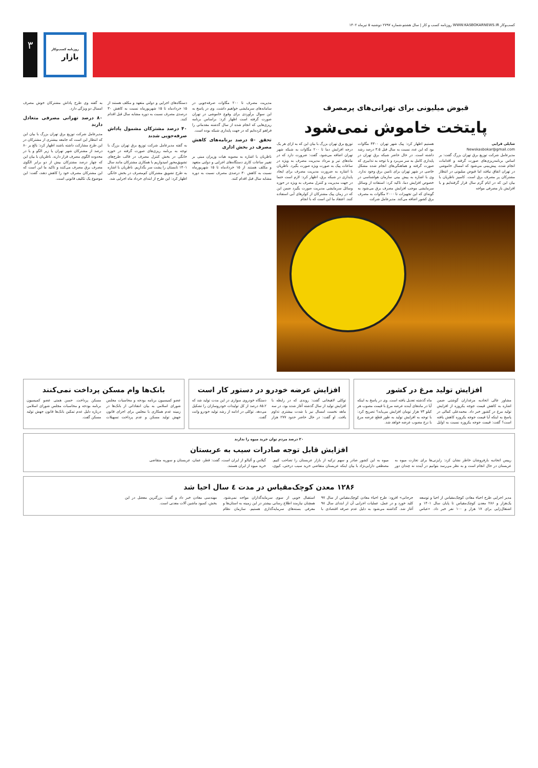کسب‌وکار WWW.KASBOKARNEWS.IR روزنامه کسب و کار | سال هشتم،شماره ۲۷۹۷ دوشنبه ۵ تیرماه ۱۴۰۲
روزنامه کسب‌وکار
بازار
۳
قبوض میلیونی برای تهرانی‌های پرمصرف
پایتخت خاموش نمی‌شود
شایلی قرایی
Newskasbokar@gmail.com
مدیرعامل شرکت توزیع برق تهران بزرگ گفت: بر اساس برنامه‌ریزی‌های صورت گرفته و اقدامات انجام شده، پیش‌بینی می‌شود که امسال خاموشی در تهران اتفاق نیافتد اما قبوض میلیونی در انتظار مشترکان پر مصرف برق است. کامبیز ناظریان با بیان این که در ایام گرم سال قرار گرفته‌ایم و با افزایش بار مصرفی مواجه
هستیم اظهار کرد: پیک شهر تهران ۴۳۰۰ مگاوات بود که این عدد نسبت به سال قبل ۳.۵ درصد رشد داشته است. در حال حاضر شبکه برق تهران در پایداری کامل به سر می‌برد و با توجه به تدابیری که صورت گرفته و هماهنگی‌های انجام شده مشکل خاصی در شهر تهران برای تامین برق وجود ندارد. وی با اشاره به پیش بینی سازمان هواشناسی در خصوص افزایش دما، تاکید کرد: استفاده از وسائل سرمایشی موجب افزایش مصرف برق می‌شود به گونه‌ای که این تجهیزات تا ۲۰۰۰ مگاوات به مصرف برق کشور اضافه می‌کند. مدیرعامل شرکت
توزیع برق تهران بزرگ با بیان این که به ازای هر یک درجه افزایش دما تا ۲۰۰ مگاوات به شبکه شهر تهران اضافه می‌شود، گفت: ضرورت دارد که در ماه‌های تیر و مرداد مدیریت مصرف به ویژه در ساعات پیک به صورت ویژه صورت بگیرد. ناظریان با اشاره به ضرورت مدیریت مصرف برای ایجاد پایداری در شبکه برق، اظهار کرد: لازم است حتما در جهت مدیریت و کنترل مصرف به ویژه در حوزه وسائل سرمایشی مدیریت صورت بگیرد ضمن این که در زمان پیک مشترکان از کولرهای آبی استفاده کنند. اعتقاد ما این است که با انجام
مدیریت مصرف تا ۲۰۰ مگاوات صرفه‌جویی در سامانه‌های سرمایشی خواهیم داشت. وی در پاسخ به این سوال برآوردی برای وقوع خاموشی در تهران صورت گرفته است اظهار کرد: براساس برنامه ریزی‌هایی که انجام شده از سال گذشته مقدماتی را فراهم کرده‌ایم که در جهت پایداری شبکه بوده است.
تحقق ۵۰ درصد برنامه‌های کاهش مصرف در بخش اداری
ناظریان با اشاره به مصوبه هیات وزیران مبنی بر تغییر ساعات کاری دستگاه‌های اجرایی و دولتی متعهد و مکلف هستند از ۱۵ خردادماه تا ۱۵ شهریورماه نسبت به کاهش ۳۰ درصدی مصرف نسبت به دوره مشابه سال قبل اقدام کنند.
دستگاه‌های اجرایی و دولتی متعهد و مکلف هستند از ۱۵ خردادماه تا ۱۵ شهریورماه نسبت به کاهش ۳۰ درصدی مصرف نسبت به دوره مشابه سال قبل اقدام کنند.
۴۰ درصد مشترکان مشمول پاداش صرفه‌جویی شدند
به گفته مدیرعامل شرکت توزیع برق تهران بزرگ با توجه به برنامه ریزی‌های صورت گرفته در حوزه خانگی در بخش کنترل مصرف در قالب طرح‌های تشویق‌محور امیدواریم با همکاری مشترکان مانند سال ۱۴۰۱ تابستان را پشت سر بگذاریم. ناظریان با اشاره به طرح تشویق مشترکان کم‌مصرف در بخش خانگی اظهار کرد: این طرح از ابتدای خرداد ماه اجرایی شد.
به گفته وی طرح پاداش مشترکان خوش مصرف امسال دو ویژگی دارد.
۸۰ درصد تهرانی مصرفی متعادل دارند
مدیرعامل شرکت توزیع برق تهران بزرگ با بیان این که انتظار این است که جامعه بیشتری از مشترکان در این طرح مشارکت داشته باشند اظهار کرد: بالغ بر ۸۰ درصد از مشترکان شهر تهران یا زیر الگو و یا در محدوده الگوی مصرف قرار دارند. ناظریان با بیان این که چهار درصد مشترکان بیش از دو برابر الگوی مصرف برق مصرف می‌کنند و تاکید ما این است که این مشترکان مصرف خود را کاهش دهند، گفت: این موضوع یک تکلیف قانونی است.
افزایش تولید مرغ در کشور
مشاور عالی اتحادیه مرغداران گوشتی ضمن اشاره به کاهش قیمت جوجه یکروزه از افزایش تولید مرغ در کشور خبر داد. محمدعلی کمالی در پاسخ به اینکه آیا قیمت جوجه یکروزه کاهش یافته است؟ گفت: قیمت جوجه یکروزه نسبت به اوایل ماه گذشته تعدیل یافته است. وی در پاسخ به اینکه آیا در ماه‌های آینده عرضه مرغ با قیمت مصوب هر کیلو ۷۳ هزار تومان افزایش می‌یابد؟ تصریح کرد: با توجه به افزایش تولید به طور قطع عرضه مرغ با نرخ مصوب عرضه خواهد شد.
افزایش عرضه خودرو در دستور کار است
توکلی لاهیجانی گفت: روندی که در رابطه با افزایش تولید از سال گذشته آغاز شده بود، در سه ماهه نخست امسال نیز با شدت بیشتری تداوم یافت. او گفت: در حال حاضر حدود ۲۷۷ هزار دستگاه خودروی سواری در این مدت تولید شد که ۸۵.۲ درصد از کل تولیدات خودروسازان را تشکیل می‌دهد. توکلی در ادامه از رشد تولید خودرو وانت گفت.
بانک‌ها وام مسکن پرداخت نمی‌کنند
عضو کمیسیون برنامه بودجه و محاسبات مجلس شورای اسلامی به بیان انتقاداتی از بانک‌ها در زمینه عدم همکاری با مجلس برای اجرای قانون جهش تولید مسکن و عدم پرداخت تسهیلات مسکن پرداخت. حسن همتی عضو کمیسیون برنامه بودجه و محاسبات مجلس شورای اسلامی درباره دلیل عدم تمکین بانک‌ها قانون جهش تولید مسکن گفت.
۲۰ درصد مردم توان خرید میوه را ندارند
افزایش قابل توجه صادرات سیب به عربستان
رییس اتحادیه بارفروشان خاطر نشان کرد: رایزنی‌ها برای تجارت میوه به عربستان در حال انجام است و به نظر می‌رسد بتوانیم در آینده نه چندان دور میوه به این کشور صادر و سهم ترکیه از بازار عربستان را تصاحب کنیم. مصطفی دارابی‌نژاد با بیان اینکه عربستان متقاضی خرید سیب درختی، کیوی، گیلاس و آلبالو از ایران است، گفت: قطر، عمان، عربستان و سوریه متقاضی خرید میوه از ایران هستند.
۱۲۸۶ معدن کوچک‌مقیاس در مدت ٤ سال احیا شد
مدیر اجرایی طرح احیاء معادن کوچک‌مقیاس از احیا و توسعه یک‌هزار و ۲۸۶ معدن کوچک‌مقیاس تا پایان سال ۱۴۰۱ و اشتغال‌زایی برای ۱۷ هزار و ۱۰۰ نفر خبر داد. «عباس جرجانی» افزود: طرح احیاء معادن کوچک‌مقیاس از سال ۹۷ کلید خورد و در عمل، عملیات اجرایی آن از ابتدای سال ۹۸ آغاز شد. گذاشته می‌شود به دلیل عدم صرفه اقتصادی با استقبال خوبی از سوی سرمایه‌گذاران مواجه نمی‌شود. همچنان نیازمند اطلاع رسانی بیشتر در این زمینه به استان‌ها و معرفی بسته‌های سرمایه‌گذاری هستیم. سازمان نظام مهندسی معادن خبر داد و گفت: بزرگترین معضل در این بخش، کمبود ماشین آلات معدنی است.